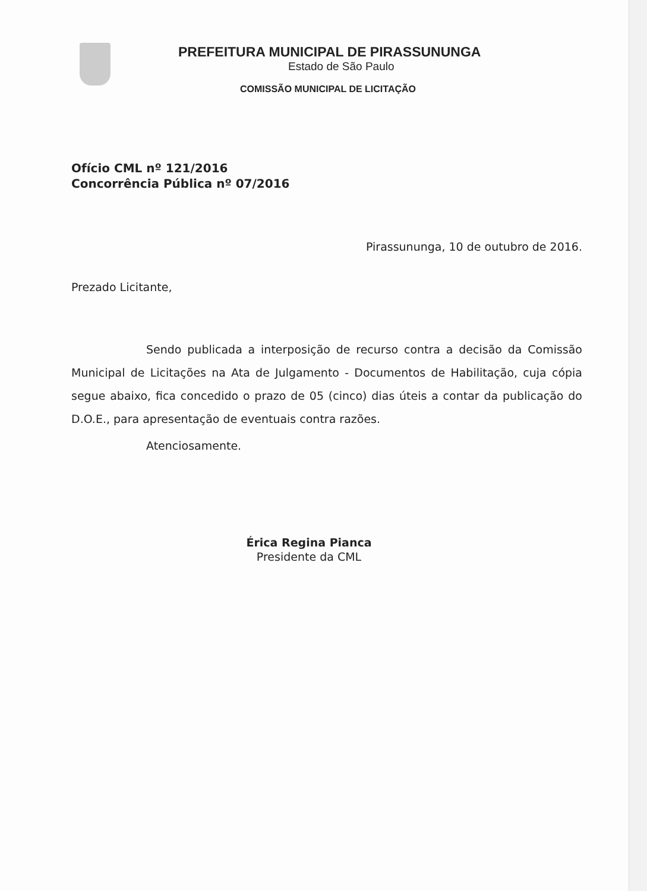PREFEITURA MUNICIPAL DE PIRASSUNUNGA
Estado de São Paulo
COMISSÃO MUNICIPAL DE LICITAÇÃO
Ofício CML nº 121/2016
Concorrência Pública nº 07/2016
Pirassununga, 10 de outubro de 2016.
Prezado Licitante,
Sendo publicada a interposição de recurso contra a decisão da Comissão Municipal de Licitações na Ata de Julgamento - Documentos de Habilitação, cuja cópia segue abaixo, fica concedido o prazo de 05 (cinco) dias úteis a contar da publicação do D.O.E., para apresentação de eventuais contra razões.
Atenciosamente.
Érica Regina Pianca
Presidente da CML